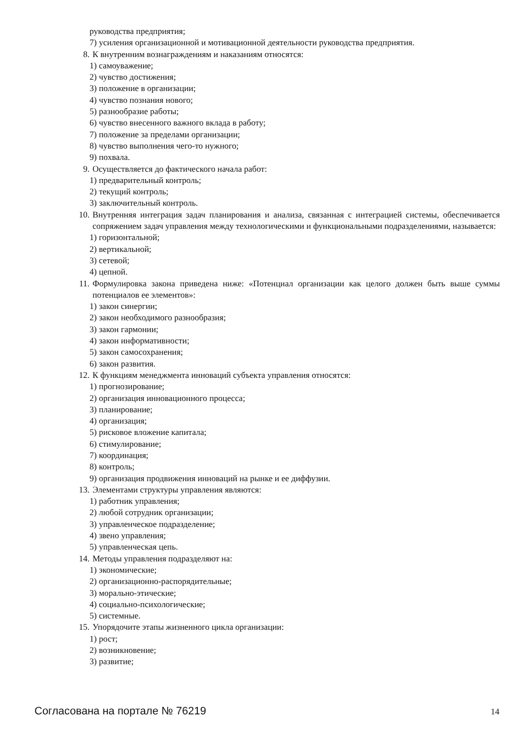руководства предприятия;
7) усиления организационной и мотивационной деятельности руководства предприятия.
8. К внутренним вознаграждениям и наказаниям относятся:
1) самоуважение;
2) чувство достижения;
3) положение в организации;
4) чувство познания нового;
5) разнообразие работы;
6) чувство внесенного важного вклада в работу;
7) положение за пределами организации;
8) чувство выполнения чего-то нужного;
9) похвала.
9. Осуществляется до фактического начала работ:
1) предварительный контроль;
2) текущий контроль;
3) заключительный контроль.
10. Внутренняя интеграция задач планирования и анализа, связанная с интеграцией системы, обеспечивается сопряжением задач управления между технологическими и функциональными подразделениями, называется:
1) горизонтальной;
2) вертикальной;
3) сетевой;
4) цепной.
11. Формулировка закона приведена ниже: «Потенциал организации как целого должен быть выше суммы потенциалов ее элементов»:
1) закон синергии;
2) закон необходимого разнообразия;
3) закон гармонии;
4) закон информативности;
5) закон самосохранения;
6) закон развития.
12. К функциям менеджмента инноваций субъекта управления относятся:
1) прогнозирование;
2) организация инновационного процесса;
3) планирование;
4) организация;
5) рисковое вложение капитала;
6) стимулирование;
7) координация;
8) контроль;
9) организация продвижения инноваций на рынке и ее диффузии.
13. Элементами структуры управления являются:
1) работник управления;
2) любой сотрудник организации;
3) управленческое подразделение;
4) звено управления;
5) управленческая цепь.
14. Методы управления подразделяют на:
1) экономические;
2) организационно-распорядительные;
3) морально-этические;
4) социально-психологические;
5) системные.
15. Упорядочите этапы жизненного цикла организации:
1) рост;
2) возникновение;
3) развитие;
Согласована на портале № 76219 14